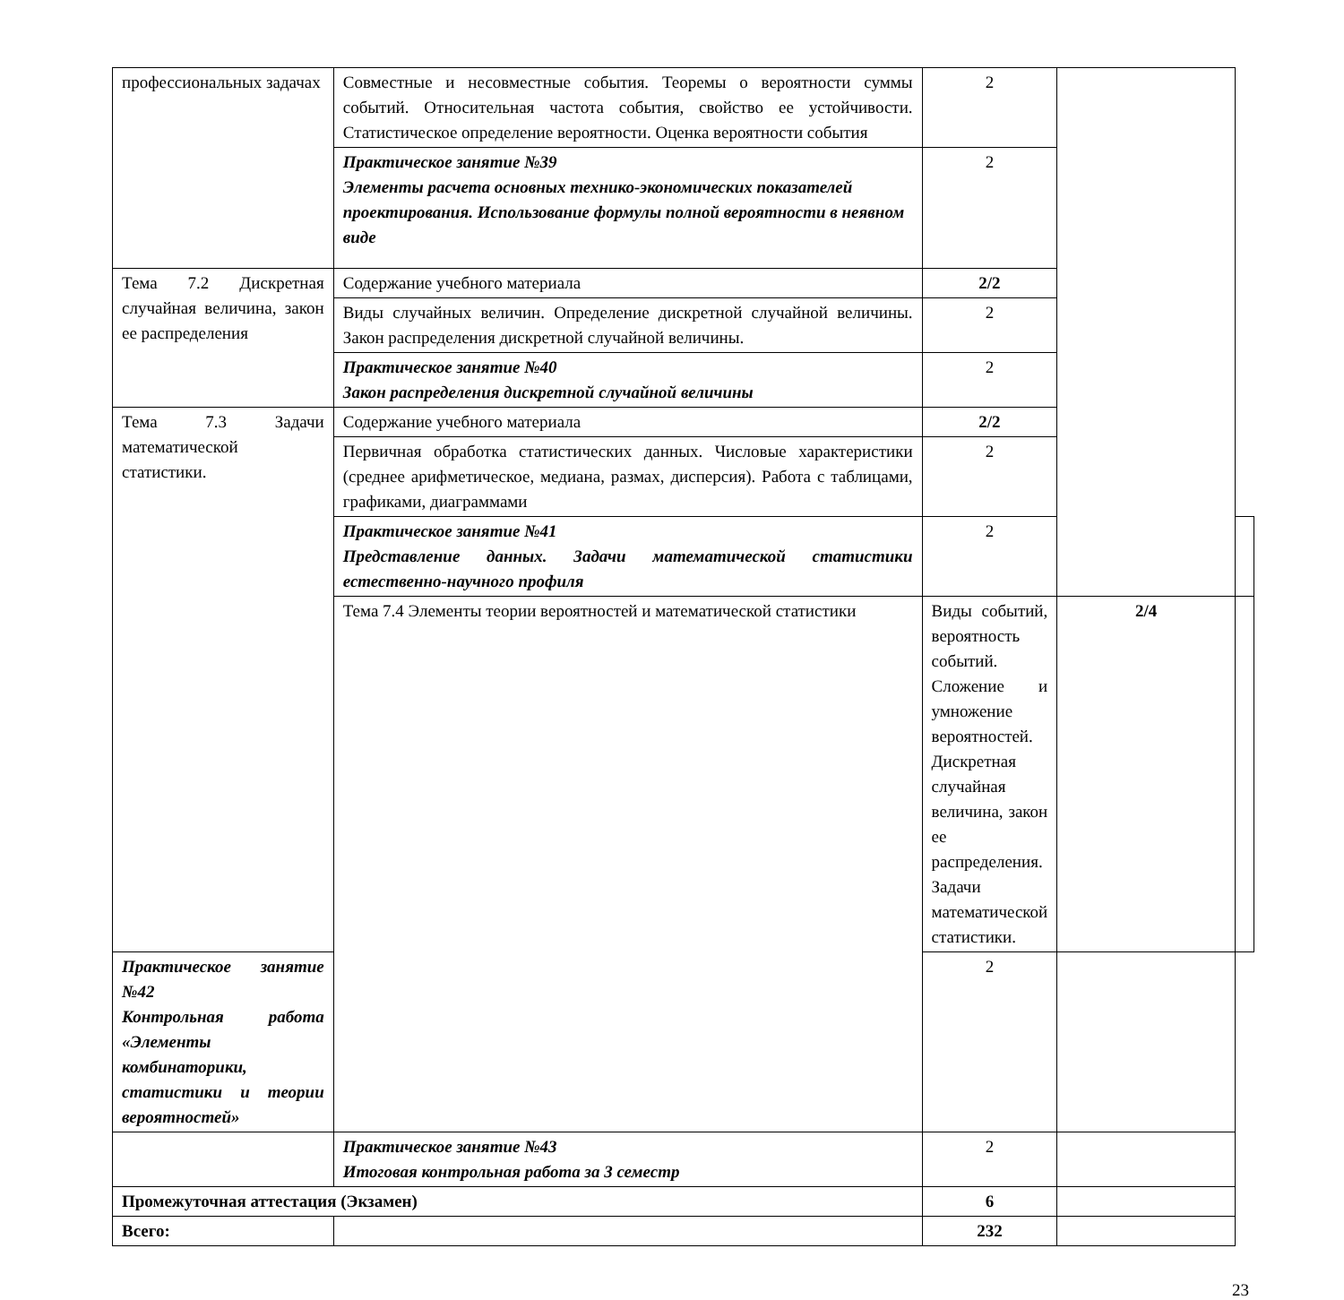| профессиональных задачах | Совместные и несовместные события. Теоремы о вероятности суммы событий. Относительная частота события, свойство ее устойчивости. Статистическое определение вероятности. Оценка вероятности события | 2 | | |
| | Практическое занятие №39 Элементы расчета основных технико-экономических показателей проектирования. Использование формулы полной вероятности в неявном виде | 2 | | |
| Тема 7.2 Дискретная случайная величина, закон ее распределения | Содержание учебного материала | 2/2 | | |
| | Виды случайных величин. Определение дискретной случайной величины. Закон распределения дискретной случайной величины. | 2 | | |
| | Практическое занятие №40 Закон распределения дискретной случайной величины | 2 | | |
| Тема 7.3 Задачи математической статистики. | Содержание учебного материала | 2/2 | | |
| | Первичная обработка статистических данных. Числовые характеристики (среднее арифметическое, медиана, размах, дисперсия). Работа с таблицами, графиками, диаграммами | 2 | | |
| | Практическое занятие №41 Представление данных. Задачи математической статистики естественно-научного профиля | 2 | | |
| | Тема 7.4 Элементы теории вероятностей и математической статистики | Виды событий, вероятность событий. Сложение и умножение вероятностей. Дискретная случайная величина, закон ее распределения. Задачи математической статистики. | 2/4 | |
| Практическое занятие №42 Контрольная работа «Элементы комбинаторики, статистики и теории вероятностей» | | 2 | | |
| | Практическое занятие №43 Итоговая контрольная работа за 3 семестр | 2 | | |
| Промежуточная аттестация (Экзамен) | | 6 | | |
| Всего: | | 232 | | |
23